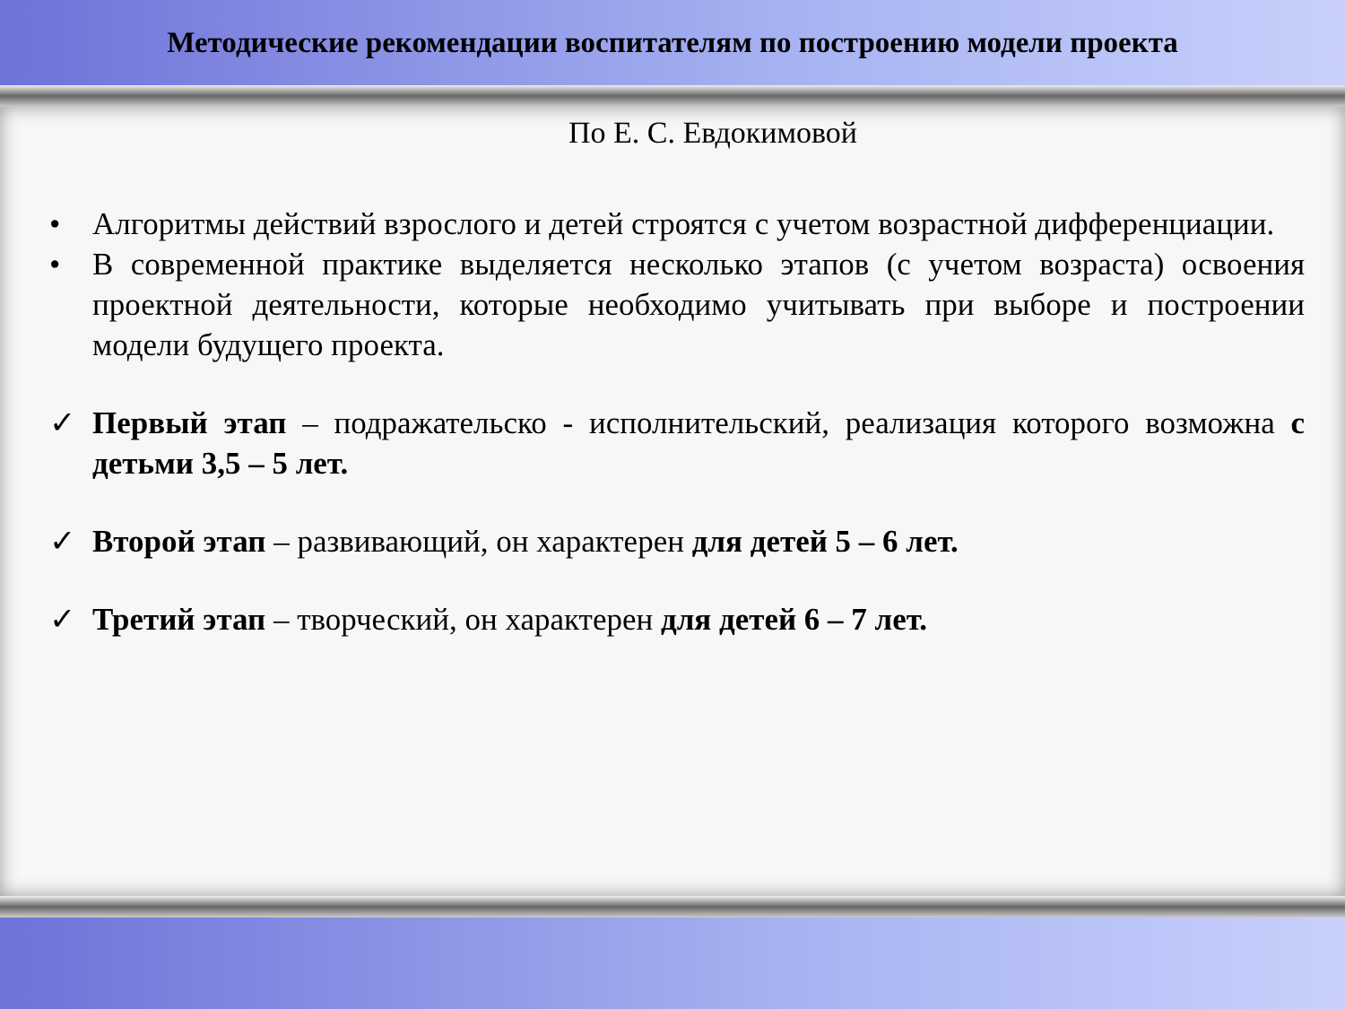Методические рекомендации воспитателям по построению модели проекта
По Е. С. Евдокимовой
• Алгоритмы действий взрослого и детей строятся с учетом возрастной дифференциации.
• В современной практике выделяется несколько этапов (с учетом возраста) освоения проектной деятельности, которые необходимо учитывать при выборе и построении модели будущего проекта.
✓ Первый этап – подражательско - исполнительский, реализация которого возможна с детьми 3,5 – 5 лет.
✓ Второй этап – развивающий, он характерен для детей 5 – 6 лет.
✓ Третий этап – творческий, он характерен для детей 6 – 7 лет.